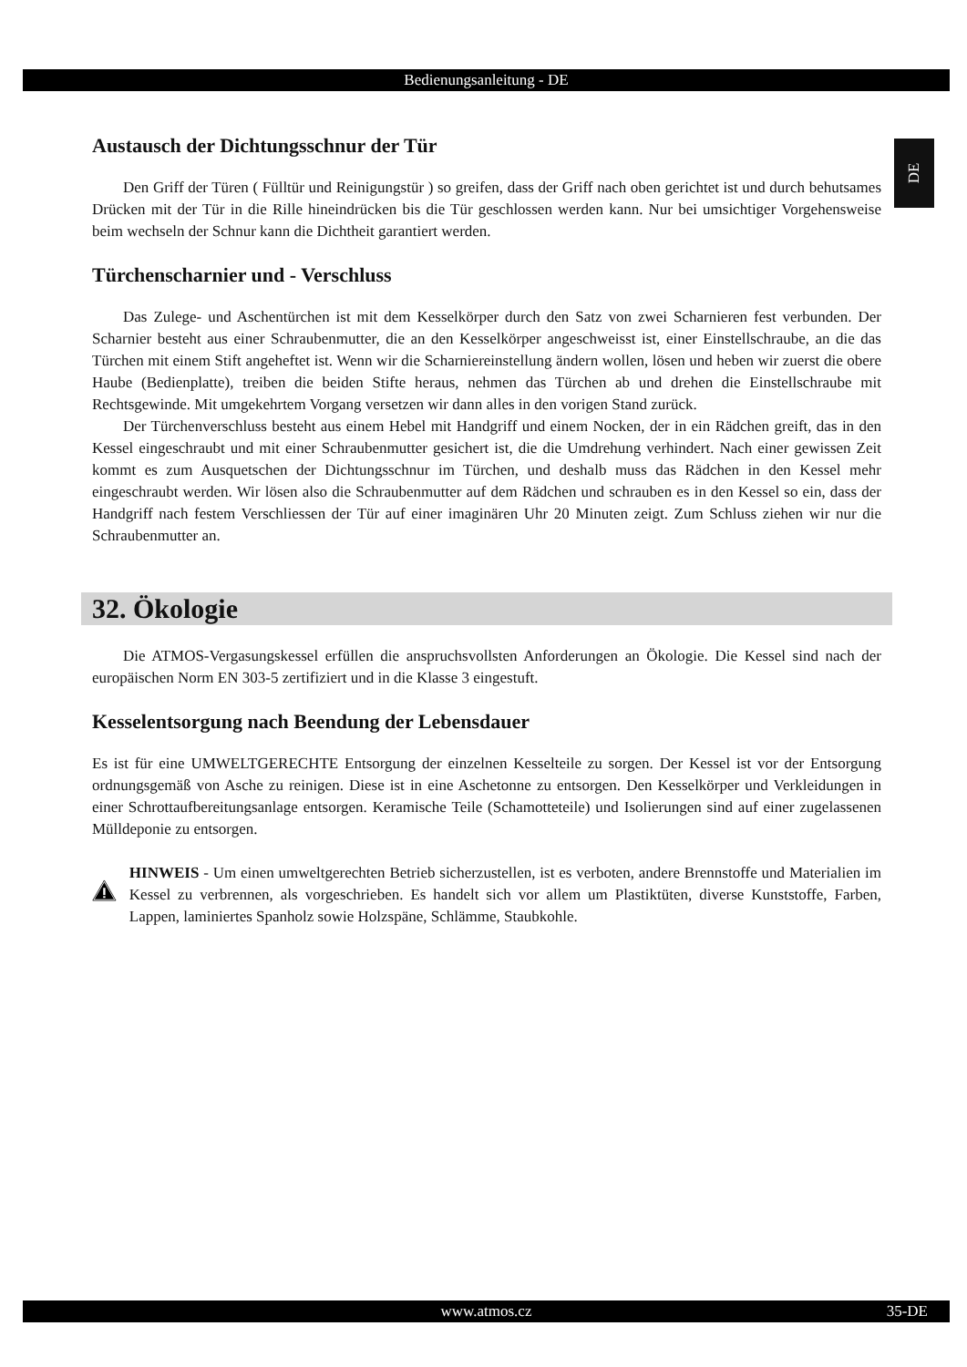Bedienungsanleitung - DE
DE
Austausch der Dichtungsschnur der Tür
Den Griff der Türen ( Fülltür und Reinigungstür ) so greifen, dass der Griff nach oben gerichtet ist und durch behutsames Drücken mit der Tür in die Rille hineindrücken bis die Tür geschlossen werden kann. Nur bei umsichtiger Vorgehensweise beim wechseln der Schnur kann die Dichtheit garantiert werden.
Türchenscharnier und - Verschluss
Das Zulege- und Aschentürchen ist mit dem Kesselkörper durch den Satz von zwei Scharnieren fest verbunden. Der Scharnier besteht aus einer Schraubenmutter, die an den Kesselkörper angeschweisst ist, einer Einstellschraube, an die das Türchen mit einem Stift angeheftet ist. Wenn wir die Scharniereinstellung ändern wollen, lösen und heben wir zuerst die obere Haube (Bedienplatte), treiben die beiden Stifte heraus, nehmen das Türchen ab und drehen die Einstellschraube mit Rechtsgewinde. Mit umgekehrtem Vorgang versetzen wir dann alles in den vorigen Stand zurück.
Der Türchenverschluss besteht aus einem Hebel mit Handgriff und einem Nocken, der in ein Rädchen greift, das in den Kessel eingeschraubt und mit einer Schraubenmutter gesichert ist, die die Umdrehung verhindert. Nach einer gewissen Zeit kommt es zum Ausquetschen der Dichtungsschnur im Türchen, und deshalb muss das Rädchen in den Kessel mehr eingeschraubt werden. Wir lösen also die Schraubenmutter auf dem Rädchen und schrauben es in den Kessel so ein, dass der Handgriff nach festem Verschliessen der Tür auf einer imaginären Uhr 20 Minuten zeigt. Zum Schluss ziehen wir nur die Schraubenmutter an.
32. Ökologie
Die ATMOS-Vergasungskessel erfüllen die anspruchsvollsten Anforderungen an Ökologie. Die Kessel sind nach der europäischen Norm EN 303-5 zertifiziert und in die Klasse 3 eingestuft.
Kesselentsorgung nach Beendung der Lebensdauer
Es ist für eine UMWELTGERECHTE Entsorgung der einzelnen Kesselteile zu sorgen. Der Kessel ist vor der Entsorgung ordnungsgemäß von Asche zu reinigen. Diese ist in eine Aschetonne zu entsorgen. Den Kesselkörper und Verkleidungen in einer Schrottaufbereitungsanlage entsorgen. Keramische Teile (Schamotteteile) und Isolierungen sind auf einer zugelassenen Mülldeponie zu entsorgen.
HINWEIS - Um einen umweltgerechten Betrieb sicherzustellen, ist es verboten, andere Brennstoffe und Materialien im Kessel zu verbrennen, als vorgeschrieben. Es handelt sich vor allem um Plastiktüten, diverse Kunststoffe, Farben, Lappen, laminiertes Spanholz sowie Holzspäne, Schlämme, Staubkohle.
www.atmos.cz 35-DE